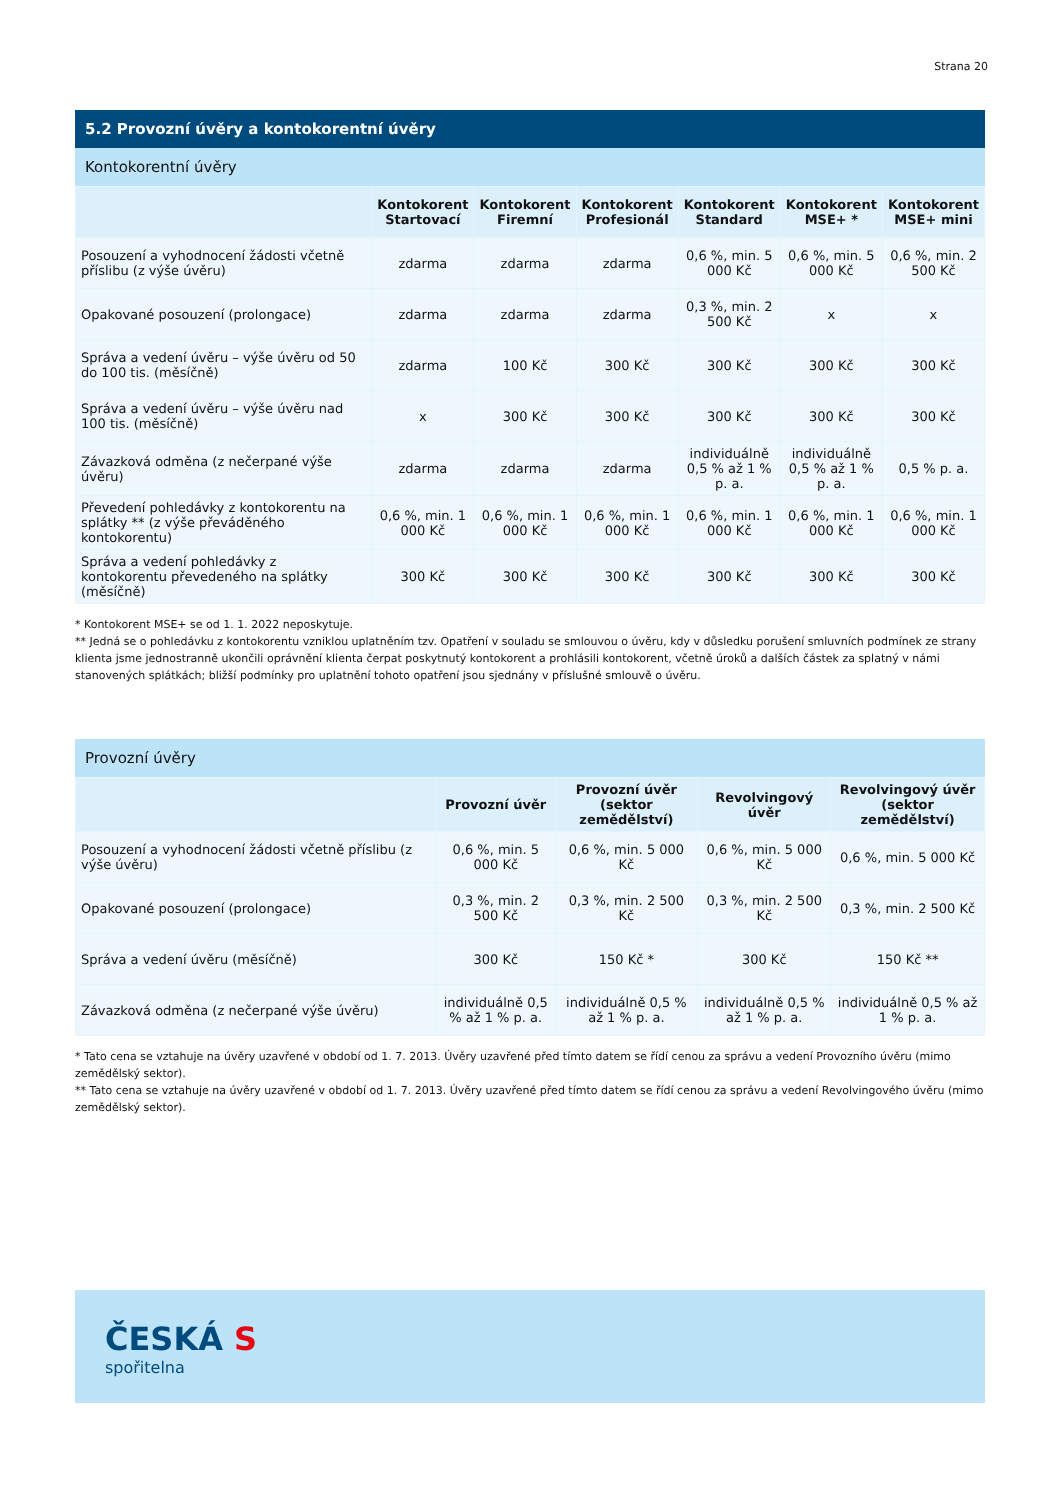Strana 20
5.2 Provozní úvěry a kontokorentní úvěry
Kontokorentní úvěry
| | Kontokorent Startovací | Kontokorent Firemní | Kontokorent Profesionál | Kontokorent Standard | Kontokorent MSE+ * | Kontokorent MSE+ mini |
| --- | --- | --- | --- | --- | --- | --- |
| Posouzení a vyhodnocení žádosti včetně příslibu (z výše úvěru) | zdarma | zdarma | zdarma | 0,6 %, min. 5 000 Kč | 0,6 %, min. 5 000 Kč | 0,6 %, min. 2 500 Kč |
| Opakované posouzení (prolongace) | zdarma | zdarma | zdarma | 0,3 %, min. 2 500 Kč | x | x |
| Správa a vedení úvěru – výše úvěru od 50 do 100 tis. (měsíčně) | zdarma | 100 Kč | 300 Kč | 300 Kč | 300 Kč | 300 Kč |
| Správa a vedení úvěru – výše úvěru nad 100 tis. (měsíčně) | x | 300 Kč | 300 Kč | 300 Kč | 300 Kč | 300 Kč |
| Závazková odměna (z nečerpané výše úvěru) | zdarma | zdarma | zdarma | individuálně 0,5 % až 1 % p. a. | individuálně 0,5 % až 1 % p. a. | 0,5 % p. a. |
| Převedení pohledávky z kontokorentu na splátky ** (z výše převáděného kontokorentu) | 0,6 %, min. 1 000 Kč | 0,6 %, min. 1 000 Kč | 0,6 %, min. 1 000 Kč | 0,6 %, min. 1 000 Kč | 0,6 %, min. 1 000 Kč | 0,6 %, min. 1 000 Kč |
| Správa a vedení pohledávky z kontokorentu převedeného na splátky (měsíčně) | 300 Kč | 300 Kč | 300 Kč | 300 Kč | 300 Kč | 300 Kč |
* Kontokorent MSE+ se od 1. 1. 2022 neposkytuje.
** Jedná se o pohledávku z kontokorentu vzniklou uplatněním tzv. Opatření v souladu se smlouvou o úvěru, kdy v důsledku porušení smluvních podmínek ze strany klienta jsme jednostranně ukončili oprávnění klienta čerpat poskytnutý kontokorent a prohlásili kontokorent, včetně úroků a dalších částek za splatný v námi stanovených splátkách; bližší podmínky pro uplatnění tohoto opatření jsou sjednány v příslušné smlouvě o úvěru.
Provozní úvěry
| | Provozní úvěr | Provozní úvěr (sektor zemědělství) | Revolvingový úvěr | Revolvingový úvěr (sektor zemědělství) |
| --- | --- | --- | --- | --- |
| Posouzení a vyhodnocení žádosti včetně příslibu (z výše úvěru) | 0,6 %, min. 5 000 Kč | 0,6 %, min. 5 000 Kč | 0,6 %, min. 5 000 Kč | 0,6 %, min. 5 000 Kč |
| Opakované posouzení (prolongace) | 0,3 %, min. 2 500 Kč | 0,3 %, min. 2 500 Kč | 0,3 %, min. 2 500 Kč | 0,3 %, min. 2 500 Kč |
| Správa a vedení úvěru (měsíčně) | 300 Kč | 150 Kč * | 300 Kč | 150 Kč ** |
| Závazková odměna (z nečerpané výše úvěru) | individuálně 0,5 % až 1 % p. a. | individuálně 0,5 % až 1 % p. a. | individuálně 0,5 % až 1 % p. a. | individuálně 0,5 % až 1 % p. a. |
* Tato cena se vztahuje na úvěry uzavřené v období od 1. 7. 2013. Úvěry uzavřené před tímto datem se řídí cenou za správu a vedení Provozního úvěru (mimo zemědělský sektor).
** Tato cena se vztahuje na úvěry uzavřené v období od 1. 7. 2013. Úvěry uzavřené před tímto datem se řídí cenou za správu a vedení Revolvingového úvěru (mimo zemědělský sektor).
ČESKÁ S
spořitelna